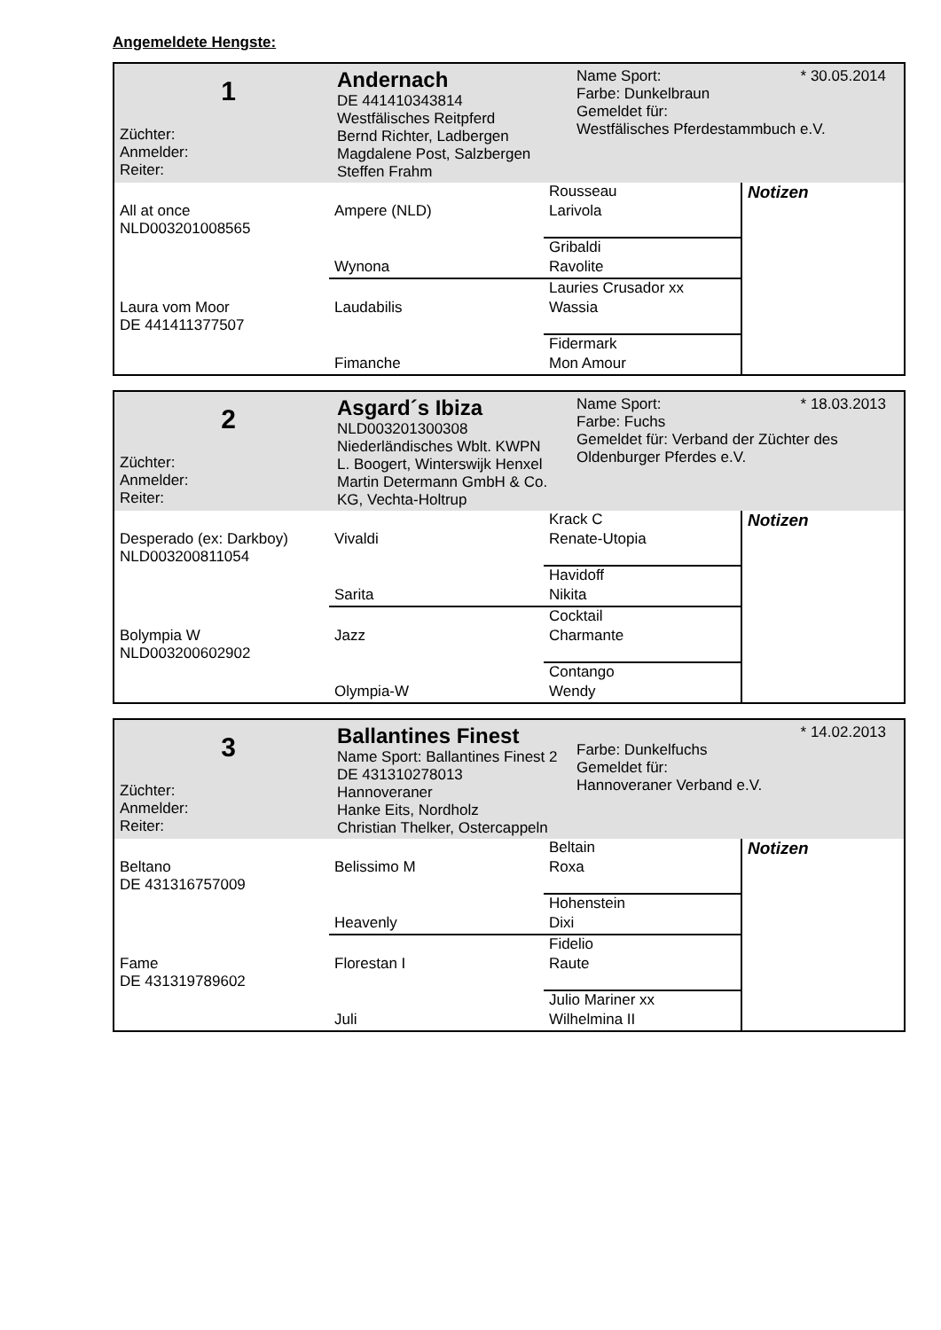Angemeldete Hengste:
1
Züchter:
Anmelder:
Reiter:
Andernach
DE 441410343814
Westfälisches Reitpferd
Bernd Richter, Ladbergen
Magdalene Post, Salzbergen
Steffen Frahm
Name Sport: * 30.05.2014
Farbe: Dunkelbraun
Gemeldet für:
Westfälisches Pferdestammbuch e.V.
| | | Rousseau | Notizen |
| All at once NLD003201008565 | Ampere (NLD) | Larivola | |
| | | Gribaldi | |
| | Wynona | Ravolite | |
| | | Lauries Crusador xx | |
| Laura vom Moor DE 441411377507 | Laudabilis | Wassia | |
| | | Fidermark | |
| | Fimanche | Mon Amour | |
2
Züchter:
Anmelder:
Reiter:
Asgard´s Ibiza
NLD003201300308
Niederländisches Wblt. KWPN
L. Boogert, Winterswijk Henxel
Martin Determann GmbH & Co. KG, Vechta-Holtrup
Name Sport: * 18.03.2013
Farbe: Fuchs
Gemeldet für: Verband der Züchter des Oldenburger Pferdes e.V.
| | | Krack C | Notizen |
| Desperado (ex: Darkboy) NLD003200811054 | Vivaldi | Renate-Utopia | |
| | | Havidoff | |
| | Sarita | Nikita | |
| | | Cocktail | |
| Bolympia W NLD003200602902 | Jazz | Charmante | |
| | | Contango | |
| | Olympia-W | Wendy | |
3
Züchter:
Anmelder:
Reiter:
Ballantines Finest
Name Sport: Ballantines Finest 2
DE 431310278013
Hannoveraner
Hanke Eits, Nordholz
Christian Thelker, Ostercappeln
* 14.02.2013
Farbe: Dunkelfuchs
Gemeldet für:
Hannoveraner Verband e.V.
| | | Beltain | Notizen |
| Beltano DE 431316757009 | Belissimo M | Roxa | |
| | | Hohenstein | |
| | Heavenly | Dixi | |
| | | Fidelio | |
| Fame DE 431319789602 | Florestan I | Raute | |
| | | Julio Mariner xx | |
| | Juli | Wilhelmina II | |